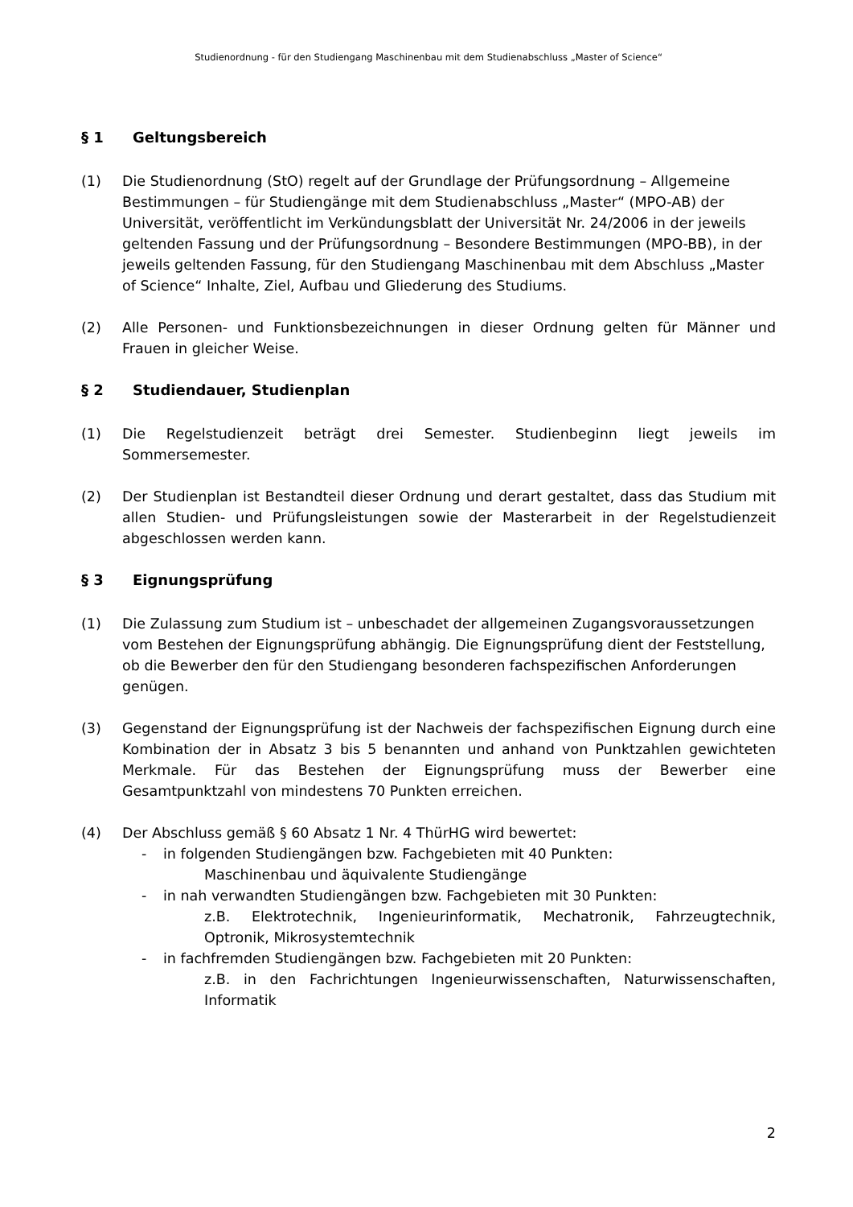Studienordnung - für den Studiengang Maschinenbau mit dem Studienabschluss „Master of Science“
§ 1 Geltungsbereich
(1) Die Studienordnung (StO) regelt auf der Grundlage der Prüfungsordnung – Allgemeine Bestimmungen – für Studiengänge mit dem Studienabschluss „Master“ (MPO-AB) der Universität, veröffentlicht im Verkündungsblatt der Universität Nr. 24/2006 in der jeweils geltenden Fassung und der Prüfungsordnung – Besondere Bestimmungen (MPO-BB), in der jeweils geltenden Fassung, für den Studiengang Maschinenbau mit dem Abschluss „Master of Science“ Inhalte, Ziel, Aufbau und Gliederung des Studiums.
(2) Alle Personen- und Funktionsbezeichnungen in dieser Ordnung gelten für Männer und Frauen in gleicher Weise.
§ 2 Studiendauer, Studienplan
(1) Die Regelstudienzeit beträgt drei Semester. Studienbeginn liegt jeweils im Sommersemester.
(2) Der Studienplan ist Bestandteil dieser Ordnung und derart gestaltet, dass das Studium mit allen Studien- und Prüfungsleistungen sowie der Masterarbeit in der Regelstudienzeit abgeschlossen werden kann.
§ 3 Eignungsprüfung
(1) Die Zulassung zum Studium ist – unbeschadet der allgemeinen Zugangsvoraussetzungen vom Bestehen der Eignungsprüfung abhängig. Die Eignungsprüfung dient der Feststellung, ob die Bewerber den für den Studiengang besonderen fachspezifischen Anforderungen genügen.
(3) Gegenstand der Eignungsprüfung ist der Nachweis der fachspezifischen Eignung durch eine Kombination der in Absatz 3 bis 5 benannten und anhand von Punktzahlen gewichteten Merkmale. Für das Bestehen der Eignungsprüfung muss der Bewerber eine Gesamtpunktzahl von mindestens 70 Punkten erreichen.
(4) Der Abschluss gemäß § 60 Absatz 1 Nr. 4 ThürHG wird bewertet:
- in folgenden Studiengängen bzw. Fachgebieten mit 40 Punkten:
Maschinenbau und äquivalente Studiengänge
- in nah verwandten Studiengängen bzw. Fachgebieten mit 30 Punkten:
z.B. Elektrotechnik, Ingenieurinformatik, Mechatronik, Fahrzeugtechnik, Optronik, Mikrosystemtechnik
- in fachfremden Studiengängen bzw. Fachgebieten mit 20 Punkten:
z.B. in den Fachrichtungen Ingenieurwissenschaften, Naturwissenschaften, Informatik
2